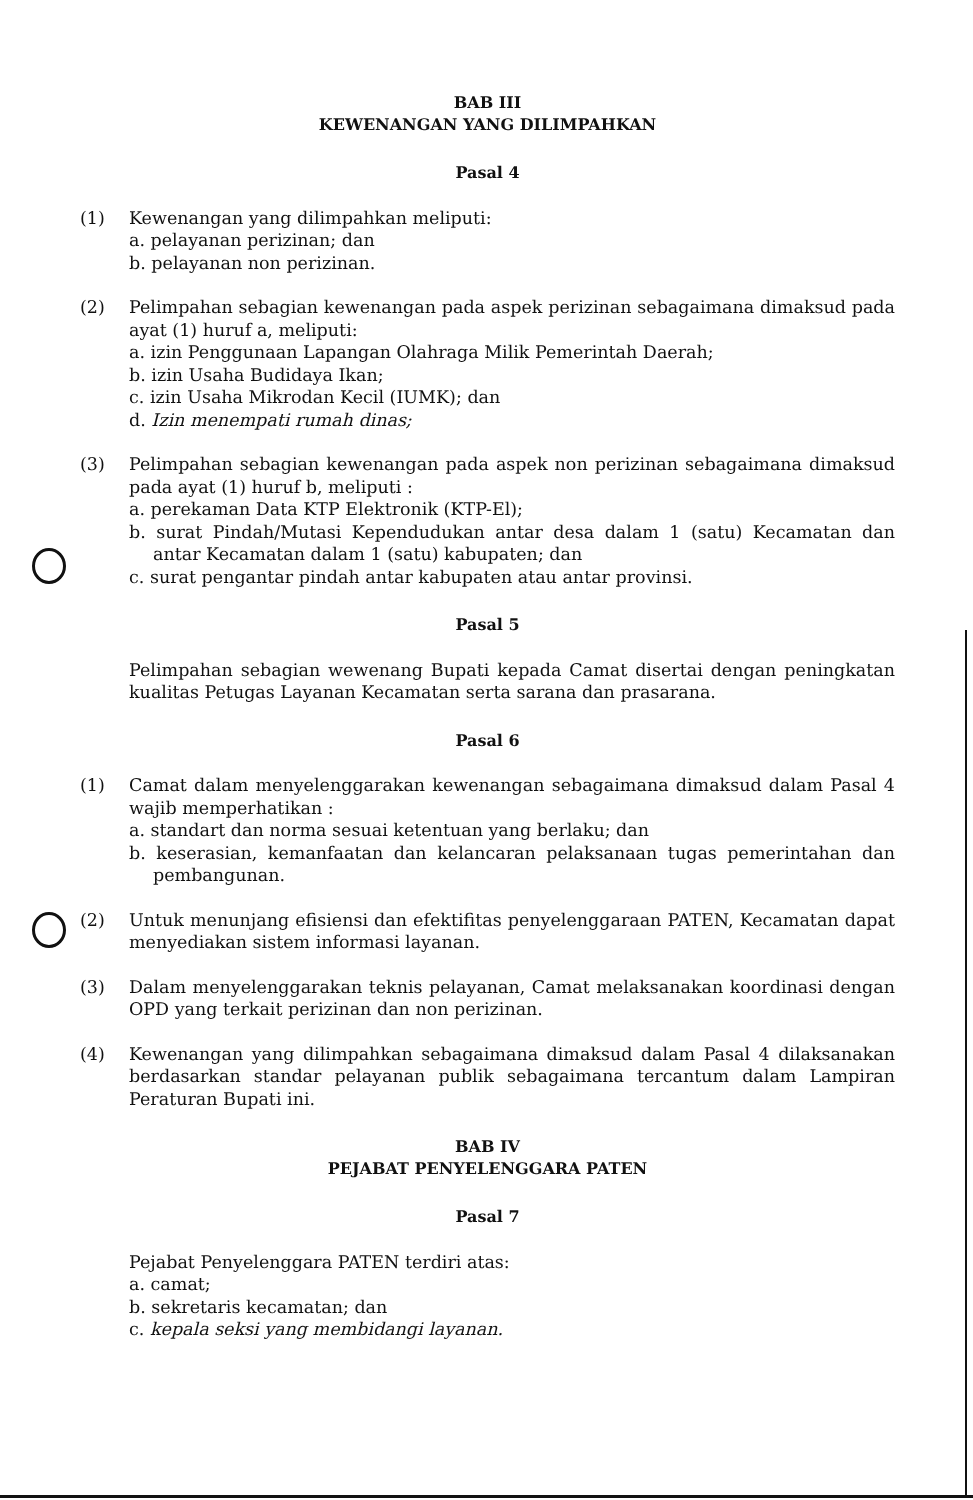BAB III
KEWENANGAN YANG DILIMPAHKAN
Pasal 4
(1) Kewenangan yang dilimpahkan meliputi:
a. pelayanan perizinan; dan
b. pelayanan non perizinan.
(2) Pelimpahan sebagian kewenangan pada aspek perizinan sebagaimana dimaksud pada ayat (1) huruf a, meliputi:
a. izin Penggunaan Lapangan Olahraga Milik Pemerintah Daerah;
b. izin Usaha Budidaya Ikan;
c. izin Usaha Mikrodan Kecil (IUMK); dan
d. Izin menempati rumah dinas;
(3) Pelimpahan sebagian kewenangan pada aspek non perizinan sebagaimana dimaksud pada ayat (1) huruf b, meliputi :
a. perekaman Data KTP Elektronik (KTP-El);
b. surat Pindah/Mutasi Kependudukan antar desa dalam 1 (satu) Kecamatan dan antar Kecamatan dalam 1 (satu) kabupaten; dan
c. surat pengantar pindah antar kabupaten atau antar provinsi.
Pasal 5
Pelimpahan sebagian wewenang Bupati kepada Camat disertai dengan peningkatan kualitas Petugas Layanan Kecamatan serta sarana dan prasarana.
Pasal 6
(1) Camat dalam menyelenggarakan kewenangan sebagaimana dimaksud dalam Pasal 4 wajib memperhatikan :
a. standart dan norma sesuai ketentuan yang berlaku; dan
b. keserasian, kemanfaatan dan kelancaran pelaksanaan tugas pemerintahan dan pembangunan.
(2) Untuk menunjang efisiensi dan efektifitas penyelenggaraan PATEN, Kecamatan dapat menyediakan sistem informasi layanan.
(3) Dalam menyelenggarakan teknis pelayanan, Camat melaksanakan koordinasi dengan OPD yang terkait perizinan dan non perizinan.
(4) Kewenangan yang dilimpahkan sebagaimana dimaksud dalam Pasal 4 dilaksanakan berdasarkan standar pelayanan publik sebagaimana tercantum dalam Lampiran Peraturan Bupati ini.
BAB IV
PEJABAT PENYELENGGARA PATEN
Pasal 7
Pejabat Penyelenggara PATEN terdiri atas:
a. camat;
b. sekretaris kecamatan; dan
c. kepala seksi yang membidangi layanan.